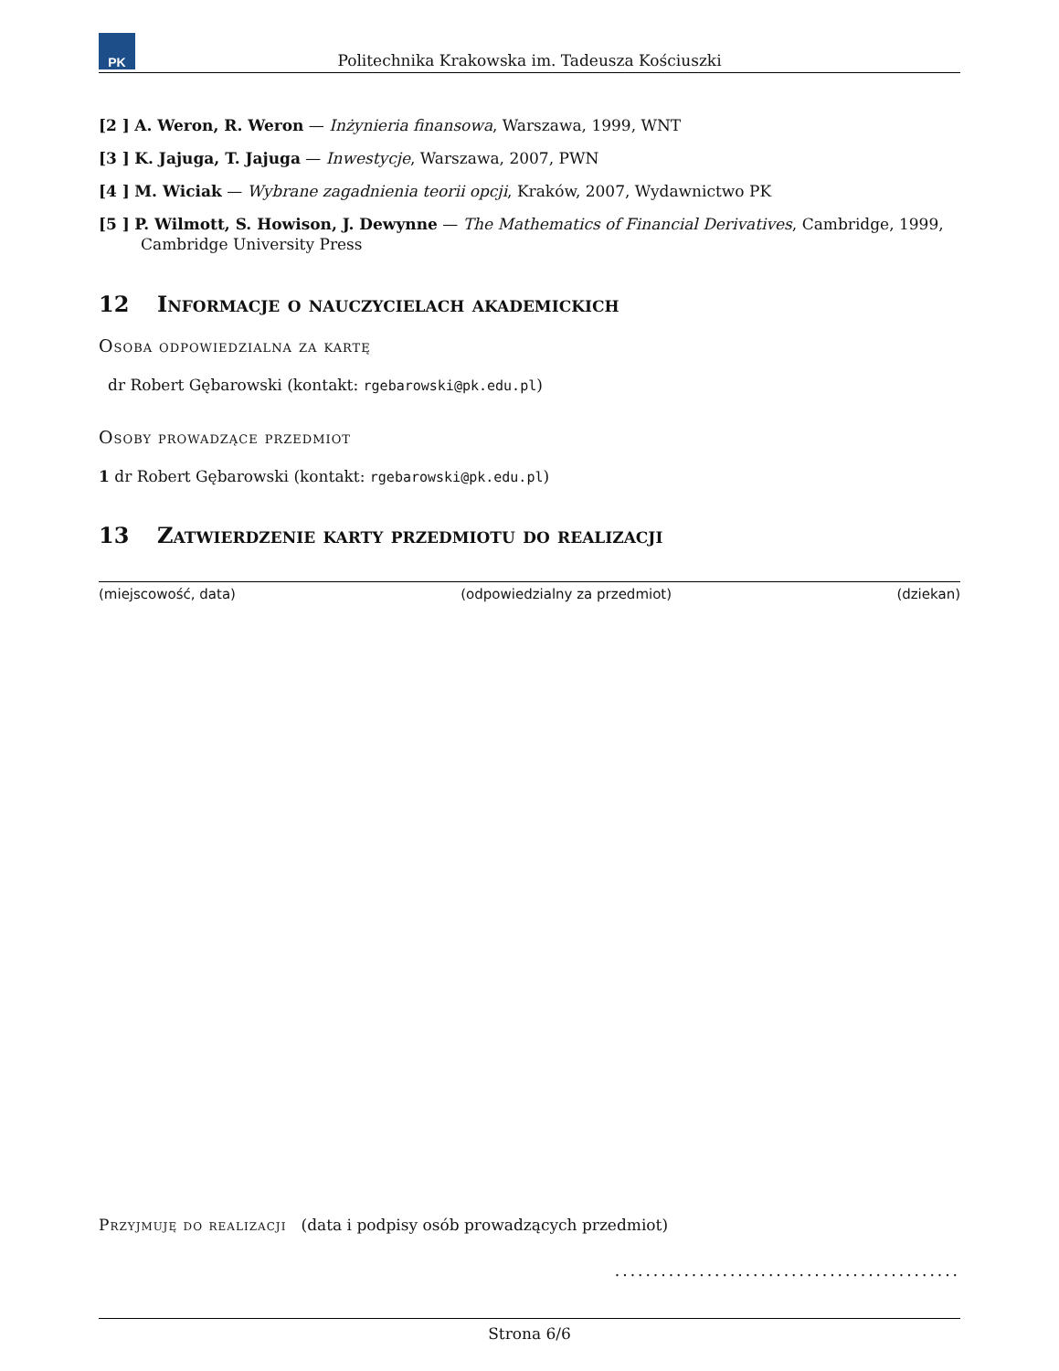PK
Politechnika Krakowska im. Tadeusza Kościuszki
[2 ] A. Weron, R. Weron — Inżynieria finansowa, Warszawa, 1999, WNT
[3 ] K. Jajuga, T. Jajuga — Inwestycje, Warszawa, 2007, PWN
[4 ] M. Wiciak — Wybrane zagadnienia teorii opcji, Kraków, 2007, Wydawnictwo PK
[5 ] P. Wilmott, S. Howison, J. Dewynne — The Mathematics of Financial Derivatives, Cambridge, 1999, Cambridge University Press
12 Informacje o nauczycielach akademickich
Osoba odpowiedzialna za kartę
dr Robert Gębarowski (kontakt: rgebarowski@pk.edu.pl)
Osoby prowadzące przedmiot
1 dr Robert Gębarowski (kontakt: rgebarowski@pk.edu.pl)
13 Zatwierdzenie karty przedmiotu do realizacji
(miejscowość, data) (odpowiedzialny za przedmiot) (dziekan)
Przyjmuję do realizacji (data i podpisy osób prowadzących przedmiot)
.............................................
Strona 6/6